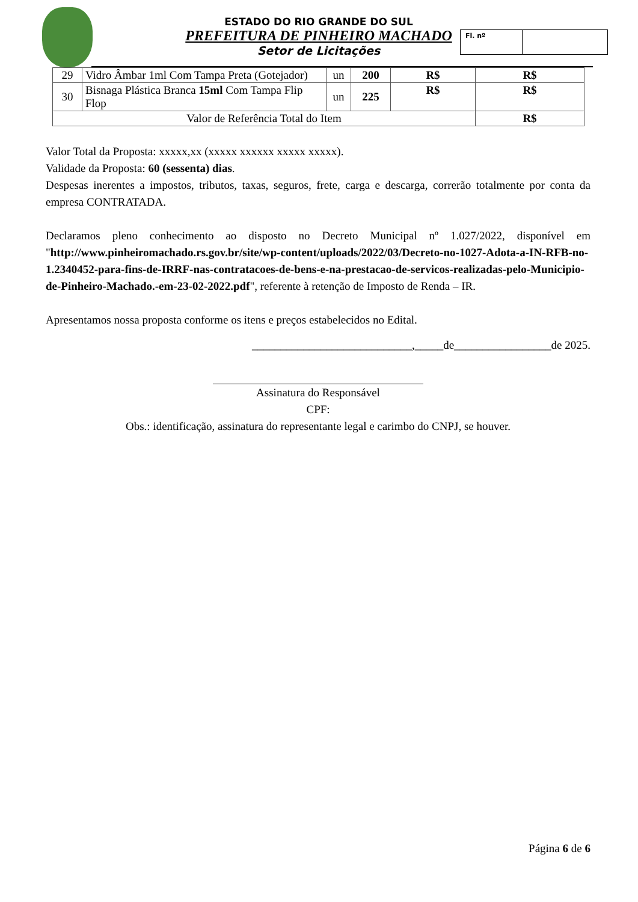ESTADO DO RIO GRANDE DO SUL
PREFEITURA DE PINHEIRO MACHADO
Setor de Licitações
Fl. nº
| 29 | Vidro Âmbar 1ml Com Tampa Preta (Gotejador) | un | 200 | R$ | R$ |
| 30 | Bisnaga Plástica Branca 15ml Com Tampa Flip Flop | un | 225 | R$ | R$ |
| Valor de Referência Total do Item | | | | | R$ |
Valor Total da Proposta: xxxxx,xx (xxxxx xxxxxx xxxxx xxxxx).
Validade da Proposta: 60 (sessenta) dias.
Despesas inerentes a impostos, tributos, taxas, seguros, frete, carga e descarga, correrão totalmente por conta da empresa CONTRATADA.
Declaramos pleno conhecimento ao disposto no Decreto Municipal nº 1.027/2022, disponível em "http://www.pinheiromachado.rs.gov.br/site/wp-content/uploads/2022/03/Decreto-no-1027-Adota-a-IN-RFB-no-1.2340452-para-fins-de-IRRF-nas-contratacoes-de-bens-e-na-prestacao-de-servicos-realizadas-pelo-Municipio-de-Pinheiro-Machado.-em-23-02-2022.pdf", referente à retenção de Imposto de Renda – IR.
Apresentamos nossa proposta conforme os itens e preços estabelecidos no Edital.
____________________________,_____de_________________de 2025.
Assinatura do Responsável
CPF:
Obs.: identificação, assinatura do representante legal e carimbo do CNPJ, se houver.
Página 6 de 6